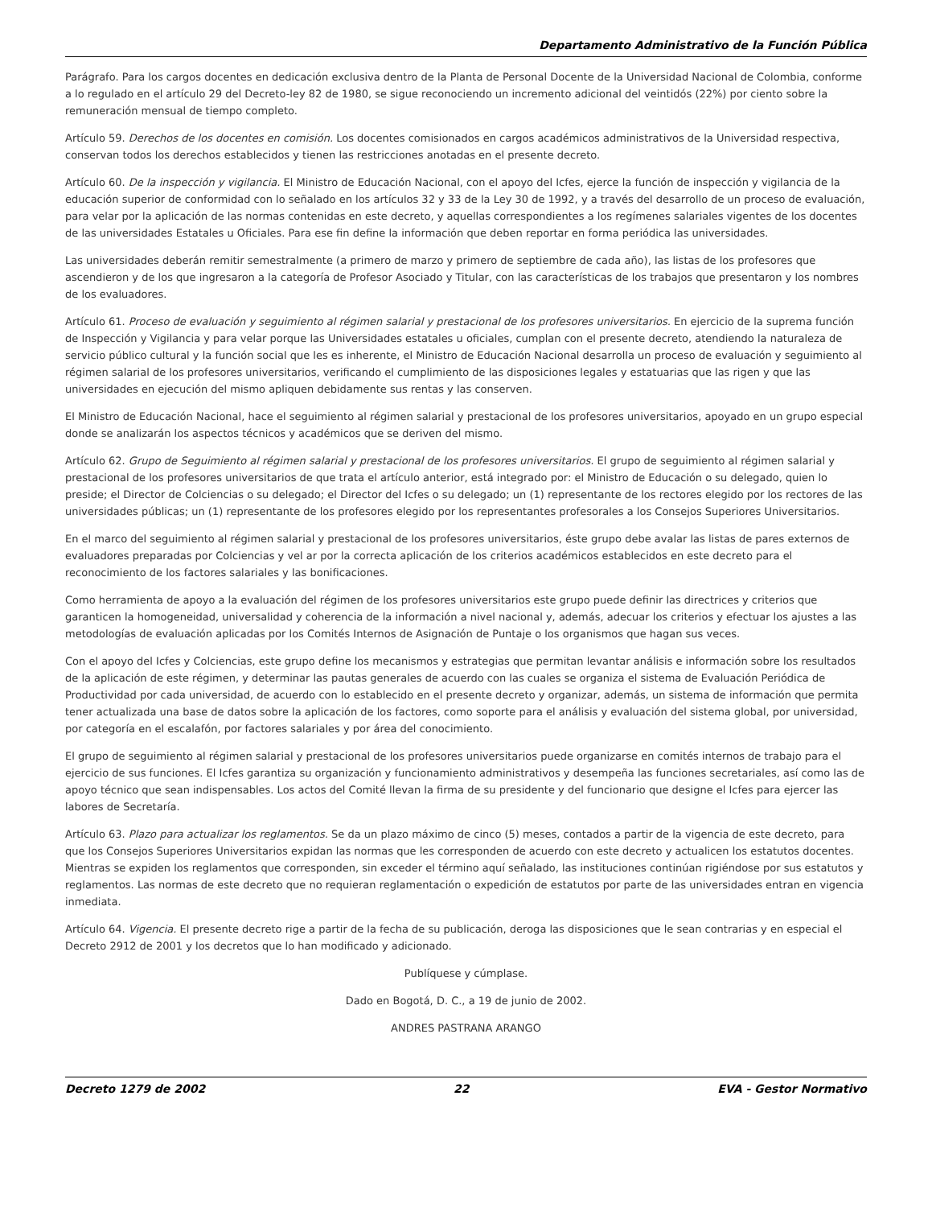Departamento Administrativo de la Función Pública
Parágrafo. Para los cargos docentes en dedicación exclusiva dentro de la Planta de Personal Docente de la Universidad Nacional de Colombia, conforme a lo regulado en el artículo 29 del Decreto-ley 82 de 1980, se sigue reconociendo un incremento adicional del veintidós (22%) por ciento sobre la remuneración mensual de tiempo completo.
Artículo 59. Derechos de los docentes en comisión. Los docentes comisionados en cargos académicos administrativos de la Universidad respectiva, conservan todos los derechos establecidos y tienen las restricciones anotadas en el presente decreto.
Artículo 60. De la inspección y vigilancia. El Ministro de Educación Nacional, con el apoyo del Icfes, ejerce la función de inspección y vigilancia de la educación superior de conformidad con lo señalado en los artículos 32 y 33 de la Ley 30 de 1992, y a través del desarrollo de un proceso de evaluación, para velar por la aplicación de las normas contenidas en este decreto, y aquellas correspondientes a los regímenes salariales vigentes de los docentes de las universidades Estatales u Oficiales. Para ese fin define la información que deben reportar en forma periódica las universidades.
Las universidades deberán remitir semestralmente (a primero de marzo y primero de septiembre de cada año), las listas de los profesores que ascendieron y de los que ingresaron a la categoría de Profesor Asociado y Titular, con las características de los trabajos que presentaron y los nombres de los evaluadores.
Artículo 61. Proceso de evaluación y seguimiento al régimen salarial y prestacional de los profesores universitarios. En ejercicio de la suprema función de Inspección y Vigilancia y para velar porque las Universidades estatales u oficiales, cumplan con el presente decreto, atendiendo la naturaleza de servicio público cultural y la función social que les es inherente, el Ministro de Educación Nacional desarrolla un proceso de evaluación y seguimiento al régimen salarial de los profesores universitarios, verificando el cumplimiento de las disposiciones legales y estatuarias que las rigen y que las universidades en ejecución del mismo apliquen debidamente sus rentas y las conserven.
El Ministro de Educación Nacional, hace el seguimiento al régimen salarial y prestacional de los profesores universitarios, apoyado en un grupo especial donde se analizarán los aspectos técnicos y académicos que se deriven del mismo.
Artículo 62. Grupo de Seguimiento al régimen salarial y prestacional de los profesores universitarios. El grupo de seguimiento al régimen salarial y prestacional de los profesores universitarios de que trata el artículo anterior, está integrado por: el Ministro de Educación o su delegado, quien lo preside; el Director de Colciencias o su delegado; el Director del Icfes o su delegado; un (1) representante de los rectores elegido por los rectores de las universidades públicas; un (1) representante de los profesores elegido por los representantes profesorales a los Consejos Superiores Universitarios.
En el marco del seguimiento al régimen salarial y prestacional de los profesores universitarios, éste grupo debe avalar las listas de pares externos de evaluadores preparadas por Colciencias y vel ar por la correcta aplicación de los criterios académicos establecidos en este decreto para el reconocimiento de los factores salariales y las bonificaciones.
Como herramienta de apoyo a la evaluación del régimen de los profesores universitarios este grupo puede definir las directrices y criterios que garanticen la homogeneidad, universalidad y coherencia de la información a nivel nacional y, además, adecuar los criterios y efectuar los ajustes a las metodologías de evaluación aplicadas por los Comités Internos de Asignación de Puntaje o los organismos que hagan sus veces.
Con el apoyo del Icfes y Colciencias, este grupo define los mecanismos y estrategias que permitan levantar análisis e información sobre los resultados de la aplicación de este régimen, y determinar las pautas generales de acuerdo con las cuales se organiza el sistema de Evaluación Periódica de Productividad por cada universidad, de acuerdo con lo establecido en el presente decreto y organizar, además, un sistema de información que permita tener actualizada una base de datos sobre la aplicación de los factores, como soporte para el análisis y evaluación del sistema global, por universidad, por categoría en el escalafón, por factores salariales y por área del conocimiento.
El grupo de seguimiento al régimen salarial y prestacional de los profesores universitarios puede organizarse en comités internos de trabajo para el ejercicio de sus funciones. El Icfes garantiza su organización y funcionamiento administrativos y desempeña las funciones secretariales, así como las de apoyo técnico que sean indispensables. Los actos del Comité llevan la firma de su presidente y del funcionario que designe el Icfes para ejercer las labores de Secretaría.
Artículo 63. Plazo para actualizar los reglamentos. Se da un plazo máximo de cinco (5) meses, contados a partir de la vigencia de este decreto, para que los Consejos Superiores Universitarios expidan las normas que les corresponden de acuerdo con este decreto y actualicen los estatutos docentes. Mientras se expiden los reglamentos que corresponden, sin exceder el término aquí señalado, las instituciones continúan rigiéndose por sus estatutos y reglamentos. Las normas de este decreto que no requieran reglamentación o expedición de estatutos por parte de las universidades entran en vigencia inmediata.
Artículo 64. Vigencia. El presente decreto rige a partir de la fecha de su publicación, deroga las disposiciones que le sean contrarias y en especial el Decreto 2912 de 2001 y los decretos que lo han modificado y adicionado.
Publíquese y cúmplase.
Dado en Bogotá, D. C., a 19 de junio de 2002.
ANDRES PASTRANA ARANGO
Decreto 1279 de 2002 22 EVA - Gestor Normativo